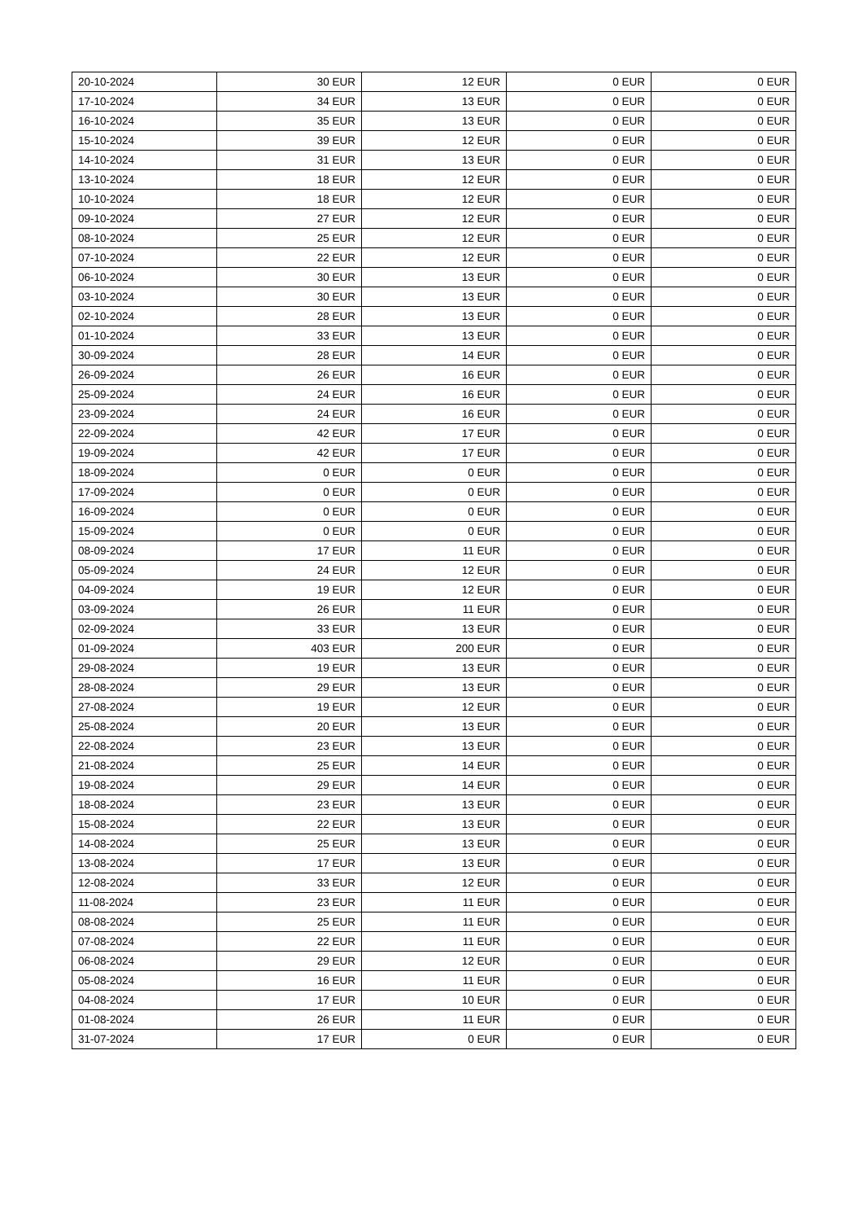| 20-10-2024 | 30 EUR | 12 EUR | 0 EUR | 0 EUR |
| 17-10-2024 | 34 EUR | 13 EUR | 0 EUR | 0 EUR |
| 16-10-2024 | 35 EUR | 13 EUR | 0 EUR | 0 EUR |
| 15-10-2024 | 39 EUR | 12 EUR | 0 EUR | 0 EUR |
| 14-10-2024 | 31 EUR | 13 EUR | 0 EUR | 0 EUR |
| 13-10-2024 | 18 EUR | 12 EUR | 0 EUR | 0 EUR |
| 10-10-2024 | 18 EUR | 12 EUR | 0 EUR | 0 EUR |
| 09-10-2024 | 27 EUR | 12 EUR | 0 EUR | 0 EUR |
| 08-10-2024 | 25 EUR | 12 EUR | 0 EUR | 0 EUR |
| 07-10-2024 | 22 EUR | 12 EUR | 0 EUR | 0 EUR |
| 06-10-2024 | 30 EUR | 13 EUR | 0 EUR | 0 EUR |
| 03-10-2024 | 30 EUR | 13 EUR | 0 EUR | 0 EUR |
| 02-10-2024 | 28 EUR | 13 EUR | 0 EUR | 0 EUR |
| 01-10-2024 | 33 EUR | 13 EUR | 0 EUR | 0 EUR |
| 30-09-2024 | 28 EUR | 14 EUR | 0 EUR | 0 EUR |
| 26-09-2024 | 26 EUR | 16 EUR | 0 EUR | 0 EUR |
| 25-09-2024 | 24 EUR | 16 EUR | 0 EUR | 0 EUR |
| 23-09-2024 | 24 EUR | 16 EUR | 0 EUR | 0 EUR |
| 22-09-2024 | 42 EUR | 17 EUR | 0 EUR | 0 EUR |
| 19-09-2024 | 42 EUR | 17 EUR | 0 EUR | 0 EUR |
| 18-09-2024 | 0 EUR | 0 EUR | 0 EUR | 0 EUR |
| 17-09-2024 | 0 EUR | 0 EUR | 0 EUR | 0 EUR |
| 16-09-2024 | 0 EUR | 0 EUR | 0 EUR | 0 EUR |
| 15-09-2024 | 0 EUR | 0 EUR | 0 EUR | 0 EUR |
| 08-09-2024 | 17 EUR | 11 EUR | 0 EUR | 0 EUR |
| 05-09-2024 | 24 EUR | 12 EUR | 0 EUR | 0 EUR |
| 04-09-2024 | 19 EUR | 12 EUR | 0 EUR | 0 EUR |
| 03-09-2024 | 26 EUR | 11 EUR | 0 EUR | 0 EUR |
| 02-09-2024 | 33 EUR | 13 EUR | 0 EUR | 0 EUR |
| 01-09-2024 | 403 EUR | 200 EUR | 0 EUR | 0 EUR |
| 29-08-2024 | 19 EUR | 13 EUR | 0 EUR | 0 EUR |
| 28-08-2024 | 29 EUR | 13 EUR | 0 EUR | 0 EUR |
| 27-08-2024 | 19 EUR | 12 EUR | 0 EUR | 0 EUR |
| 25-08-2024 | 20 EUR | 13 EUR | 0 EUR | 0 EUR |
| 22-08-2024 | 23 EUR | 13 EUR | 0 EUR | 0 EUR |
| 21-08-2024 | 25 EUR | 14 EUR | 0 EUR | 0 EUR |
| 19-08-2024 | 29 EUR | 14 EUR | 0 EUR | 0 EUR |
| 18-08-2024 | 23 EUR | 13 EUR | 0 EUR | 0 EUR |
| 15-08-2024 | 22 EUR | 13 EUR | 0 EUR | 0 EUR |
| 14-08-2024 | 25 EUR | 13 EUR | 0 EUR | 0 EUR |
| 13-08-2024 | 17 EUR | 13 EUR | 0 EUR | 0 EUR |
| 12-08-2024 | 33 EUR | 12 EUR | 0 EUR | 0 EUR |
| 11-08-2024 | 23 EUR | 11 EUR | 0 EUR | 0 EUR |
| 08-08-2024 | 25 EUR | 11 EUR | 0 EUR | 0 EUR |
| 07-08-2024 | 22 EUR | 11 EUR | 0 EUR | 0 EUR |
| 06-08-2024 | 29 EUR | 12 EUR | 0 EUR | 0 EUR |
| 05-08-2024 | 16 EUR | 11 EUR | 0 EUR | 0 EUR |
| 04-08-2024 | 17 EUR | 10 EUR | 0 EUR | 0 EUR |
| 01-08-2024 | 26 EUR | 11 EUR | 0 EUR | 0 EUR |
| 31-07-2024 | 17 EUR | 0 EUR | 0 EUR | 0 EUR |